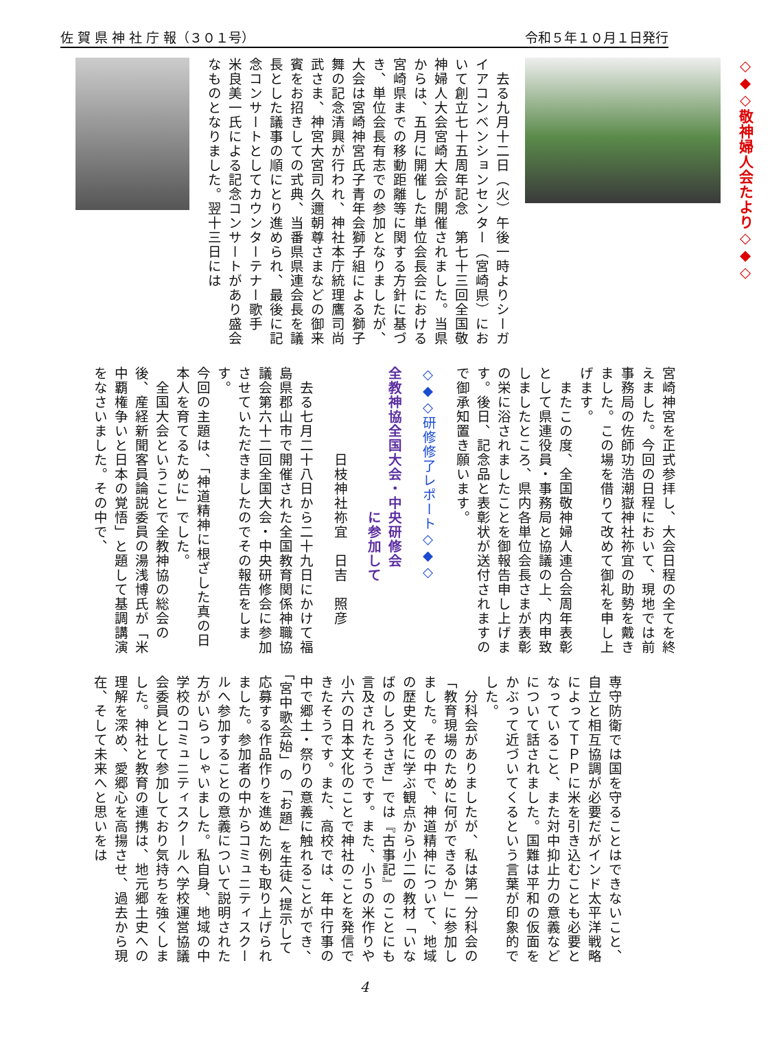佐 賀 県 神 社 庁 報（３０１号） 令和５年１０月１日発行
◇◆◇敬神婦人会たより◇◆◇
　去る九月十二日（火）午後一時よりシーガイアコンベンションセンター（宮崎県）において創立七十五周年記念　第七十三回全国敬神婦人大会宮崎大会が開催されました。当県からは、五月に開催した単位会長会における宮崎県までの移動距離等に関する方針に基づき、単位会長有志での参加となりましたが、大会は宮崎神宮氏子青年会獅子組による獅子舞の記念清興が行われ、神社本庁統理鷹司尚武さま、神宮大宮司久邇朝尊さまなどの御来賓をお招きしての式典、当番県県連会長を議長とした議事の順にとり進められ、最後に記念コンサートとしてカウンターテナー歌手　米良美一氏による記念コンサートがあり盛会なものとなりました。翌十三日には
宮崎神宮を正式参拝し、大会日程の全てを終えました。今回の日程において、現地では前事務局の佐師功浩潮嶽神社祢宜の助勢を戴きました。この場を借りて改めて御礼を申し上げます。
　またこの度、全国敬神婦人連合会周年表彰として県連役員・事務局と協議の上、内申致しましたところ、県内各単位会長さまが表彰の栄に浴されましたことを御報告申し上げます。後日、記念品と表彰状が送付されますので御承知置き願います。
◇◆◇研修修了レポート◇◆◇
全教神協全国大会・中央研修会
　　　　　　　　　　に参加して
　　　　　　日枝神社祢宜　日吉　照彦
　去る七月二十八日から二十九日にかけて福島県郡山市で開催された全国教育関係神職協議会第六十二回全国大会・中央研修会に参加させていただきましたのでその報告をします。
今回の主題は、「神道精神に根ざした真の日本人を育てるために」でした。
　全国大会ということで全教神協の総会の後、産経新聞客員論説委員の湯浅博氏が「米中覇権争いと日本の覚悟」と題して基調講演をなさいました。その中で、
専守防衛では国を守ることはできないこと、自立と相互協調が必要だがインド太平洋戦略によってＴＰＰに米を引き込むことも必要となっていること、また対中抑止力の意義などについて話されました。国難は平和の仮面をかぶって近づいてくるという言葉が印象的でした。
　分科会がありましたが、私は第一分科会の「教育現場のために何ができるか」に参加しました。その中で、神道精神について、地域の歴史文化に学ぶ観点から小二の教材「いなばのしろうさぎ」では『古事記』のことにも言及されたそうです。また、小５の米作りや小六の日本文化のことで神社のことを発信できたそうです。また、高校では、年中行事の中で郷土・祭りの意義に触れることができ、「宮中歌会始」の「お題」を生徒へ提示して応募する作品作りを進めた例も取り上げられました。参加者の中からコミュニティスクールへ参加することの意義について説明された方がいらっしゃいました。私自身、地域の中学校のコミュニティスクールへ学校運営協議会委員として参加しており気持ちを強くしました。神社と教育の連携は、地元郷土史への理解を深め、愛郷心を高揚させ、過去から現在、そして未来へと思いをは
4